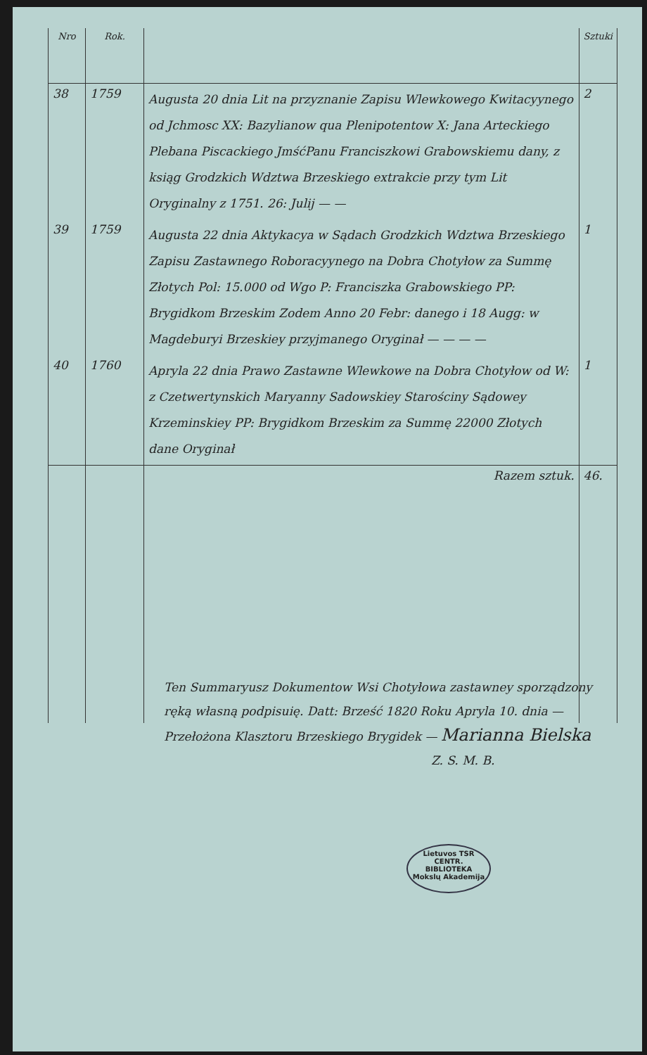| Nro | Rok. | | Sztuki |
| --- | --- | --- | --- |
| 38 | 1759 | Augusta 20 dnia Lit na przyznanie Zapisu Wlewkowego Kwitacyynego od Jchmosc XX: Bazylianow qua Plenipotentow X: Jana Arteckiego Plebana Piscackiego JmśćPanu Franciszkowi Grabowskiemu dany, z ksiąg Grodzkich Wdztwa Brzeskiego extrakcie przy tym Lit Oryginalny z 1751. 26: Julij — — | 2 |
| 39 | 1759 | Augusta 22 dnia Aktykacya w Sądach Grodzkich Wdztwa Brzeskiego Zapisu Zastawnego Roboracyynego na Dobra Chotyłow za Summę Złotych Pol: 15.000 od Wgo P: Franciszka Grabowskiego PP: Brygidkom Brzeskim Zodem Anno 20 Febr: danego i 18 Augg: w Magdeburyi Brzeskiey przyjmanego Oryginał — — — — | 1 |
| 40 | 1760 | Apryla 22 dnia Prawo Zastawne Wlewkowe na Dobra Chotyłow od W: z Czetwertynskich Maryanny Sadowskiey Starościny Sądowey Krzeminskiey PP: Brygidkom Brzeskim za Summę 22000 Złotych dane Oryginał | 1 |
| | | Razem sztuk. | 46. |
Ten Summaryusz Dokumentow Wsi Chotyłowa zastawney sporządzony ręką własną podpisuię. Datt: Brześć 1820 Roku Apryla 10. dnia — Przełożona Klasztoru Brzeskiego Brygidek — Marianna Bielska
Z. S. M. B.
Lietuvos TSR
CENTR.
BIBLIOTEKA
Mokslų Akademija